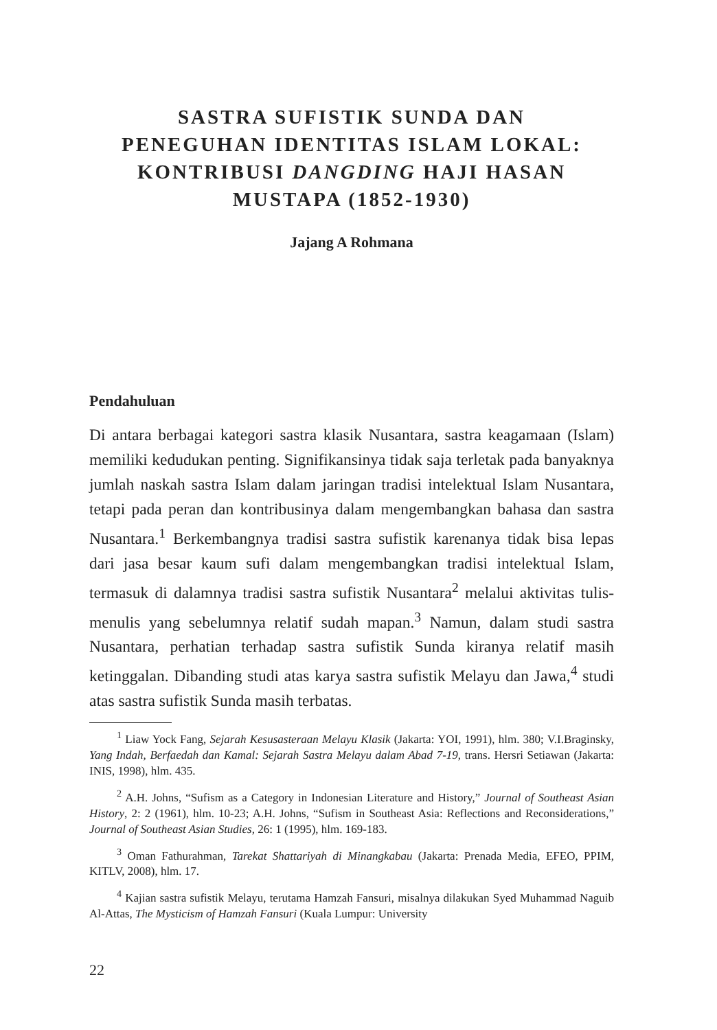SASTRA SUFISTIK SUNDA DAN
PENEGUHAN IDENTITAS ISLAM LOKAL:
KONTRIBUSI DANGDING HAJI HASAN
MUSTAPA (1852-1930)
Jajang A Rohmana
Pendahuluan
Di antara berbagai kategori sastra klasik Nusantara, sastra keagamaan (Islam) memiliki kedudukan penting. Signifikansinya tidak saja terletak pada banyaknya jumlah naskah sastra Islam dalam jaringan tradisi intelektual Islam Nusantara, tetapi pada peran dan kontribusinya dalam mengembangkan bahasa dan sastra Nusantara.<sup>1</sup> Berkembangnya tradisi sastra sufistik karenanya tidak bisa lepas dari jasa besar kaum sufi dalam mengembangkan tradisi intelektual Islam, termasuk di dalamnya tradisi sastra sufistik Nusantara<sup>2</sup> melalui aktivitas tulis-menulis yang sebelumnya relatif sudah mapan.<sup>3</sup> Namun, dalam studi sastra Nusantara, perhatian terhadap sastra sufistik Sunda kiranya relatif masih ketinggalan. Dibanding studi atas karya sastra sufistik Melayu dan Jawa,<sup>4</sup> studi atas sastra sufistik Sunda masih terbatas.
<sup>1</sup> Liaw Yock Fang, Sejarah Kesusasteraan Melayu Klasik (Jakarta: YOI, 1991), hlm. 380; V.I.Braginsky, Yang Indah, Berfaedah dan Kamal: Sejarah Sastra Melayu dalam Abad 7-19, trans. Hersri Setiawan (Jakarta: INIS, 1998), hlm. 435.
<sup>2</sup> A.H. Johns, “Sufism as a Category in Indonesian Literature and History,” Journal of Southeast Asian History, 2: 2 (1961), hlm. 10-23; A.H. Johns, “Sufism in Southeast Asia: Reflections and Reconsiderations,” Journal of Southeast Asian Studies, 26: 1 (1995), hlm. 169-183.
<sup>3</sup> Oman Fathurahman, Tarekat Shattariyah di Minangkabau (Jakarta: Prenada Media, EFEO, PPIM, KITLV, 2008), hlm. 17.
<sup>4</sup> Kajian sastra sufistik Melayu, terutama Hamzah Fansuri, misalnya dilakukan Syed Muhammad Naguib Al-Attas, The Mysticism of Hamzah Fansuri (Kuala Lumpur: University
22